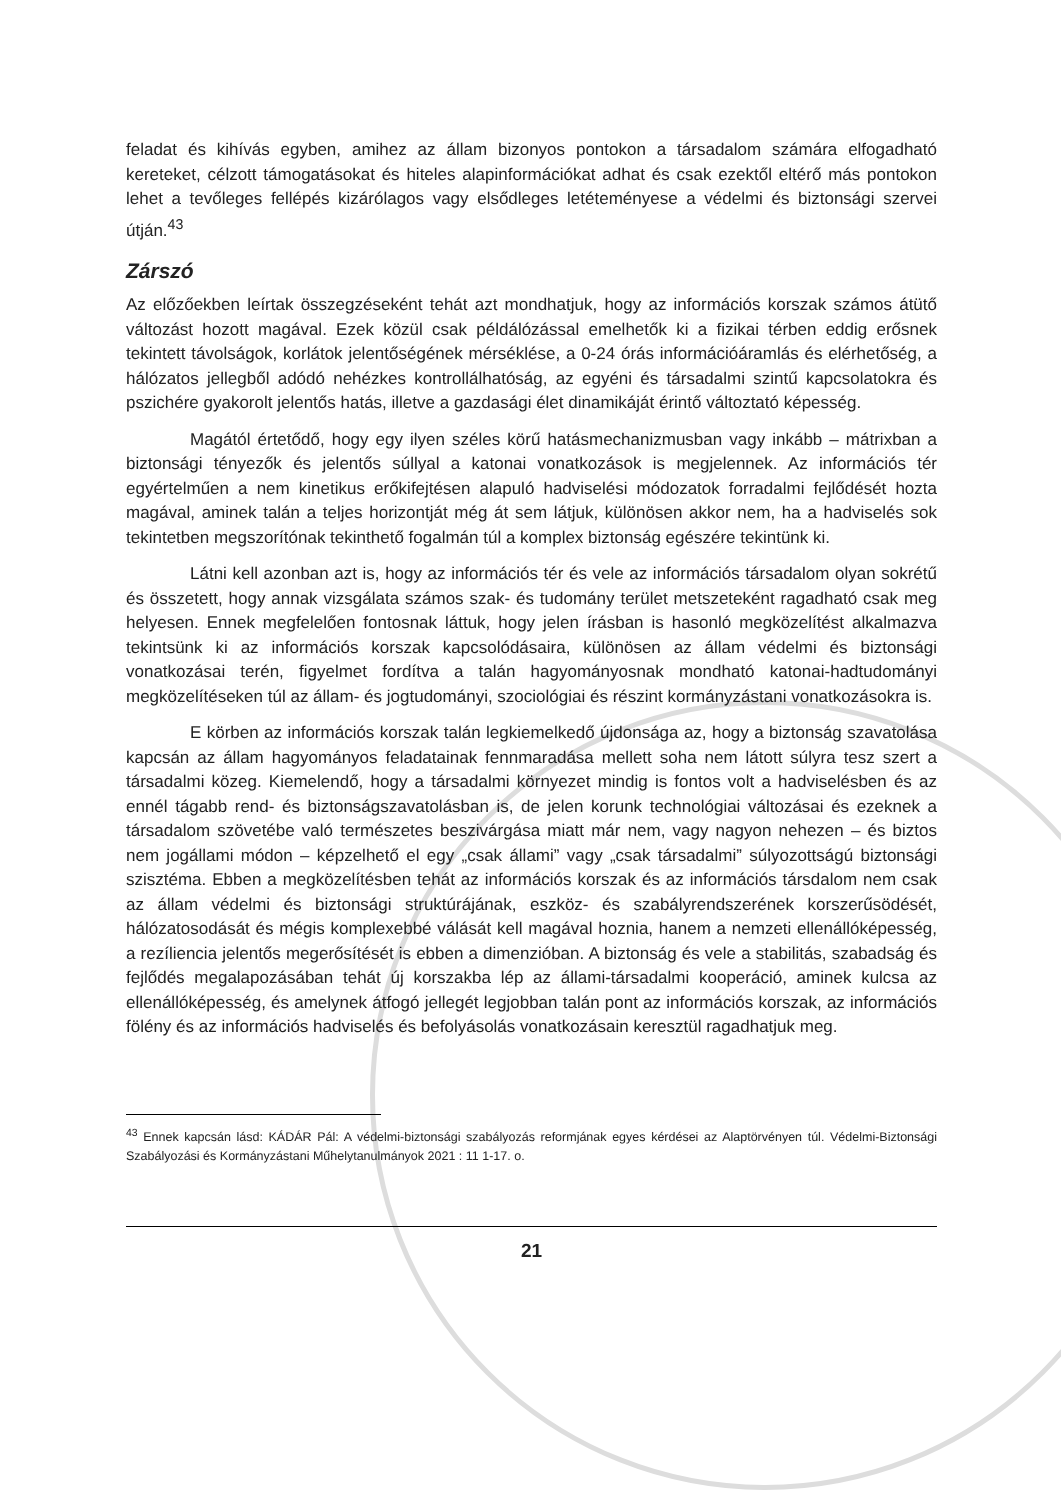feladat és kihívás egyben, amihez az állam bizonyos pontokon a társadalom számára elfogadható kereteket, célzott támogatásokat és hiteles alapinformációkat adhat és csak ezektől eltérő más pontokon lehet a tevőleges fellépés kizárólagos vagy elsődleges letéteményese a védelmi és biztonsági szervei útján.<sup>43</sup>
Zárszó
Az előzőekben leírtak összegzéseként tehát azt mondhatjuk, hogy az információs korszak számos átütő változást hozott magával. Ezek közül csak példálózással emelhetők ki a fizikai térben eddig erősnek tekintett távolságok, korlátok jelentőségének mérséklése, a 0-24 órás információáramlás és elérhetőség, a hálózatos jellegből adódó nehézkes kontrollálhatóság, az egyéni és társadalmi szintű kapcsolatokra és pszichére gyakorolt jelentős hatás, illetve a gazdasági élet dinamikáját érintő változtató képesség.
Magától értetődő, hogy egy ilyen széles körű hatásmechanizmusban vagy inkább – mátrixban a biztonsági tényezők és jelentős súllyal a katonai vonatkozások is megjelennek. Az információs tér egyértelműen a nem kinetikus erőkifejtésen alapuló hadviselési módozatok forradalmi fejlődését hozta magával, aminek talán a teljes horizontját még át sem látjuk, különösen akkor nem, ha a hadviselés sok tekintetben megszorítónak tekinthető fogalmán túl a komplex biztonság egészére tekintünk ki.
Látni kell azonban azt is, hogy az információs tér és vele az információs társadalom olyan sokrétű és összetett, hogy annak vizsgálata számos szak- és tudomány terület metszeteként ragadható csak meg helyesen. Ennek megfelelően fontosnak láttuk, hogy jelen írásban is hasonló megközelítést alkalmazva tekintsünk ki az információs korszak kapcsolódásaira, különösen az állam védelmi és biztonsági vonatkozásai terén, figyelmet fordítva a talán hagyományosnak mondható katonai-hadtudományi megközelítéseken túl az állam- és jogtudományi, szociológiai és részint kormányzástani vonatkozásokra is.
E körben az információs korszak talán legkiemelkedő újdonsága az, hogy a biztonság szavatolása kapcsán az állam hagyományos feladatainak fennmaradása mellett soha nem látott súlyra tesz szert a társadalmi közeg. Kiemelendő, hogy a társadalmi környezet mindig is fontos volt a hadviselésben és az ennél tágabb rend- és biztonságszavatolásban is, de jelen korunk technológiai változásai és ezeknek a társadalom szövetébe való természetes beszivárgása miatt már nem, vagy nagyon nehezen – és biztos nem jogállami módon – képzelhető el egy „csak állami” vagy „csak társadalmi” súlyozottságú biztonsági szisztéma. Ebben a megközelítésben tehát az információs korszak és az információs társdalom nem csak az állam védelmi és biztonsági struktúrájának, eszköz- és szabályrendszerének korszerűsödését, hálózatosodását és mégis komplexebbé válását kell magával hoznia, hanem a nemzeti ellenállóképesség, a rezíliencia jelentős megerősítését is ebben a dimenzióban. A biztonság és vele a stabilitás, szabadság és fejlődés megalapozásában tehát új korszakba lép az állami-társadalmi kooperáció, aminek kulcsa az ellenállóképesség, és amelynek átfogó jellegét legjobban talán pont az információs korszak, az információs fölény és az információs hadviselés és befolyásolás vonatkozásain keresztül ragadhatjuk meg.
<sup>43</sup> Ennek kapcsán lásd: KÁDÁR Pál: A védelmi-biztonsági szabályozás reformjának egyes kérdései az Alaptörvényen túl. Védelmi-Biztonsági Szabályozási és Kormányzástani Műhelytanulmányok 2021 : 11 1-17. o.
21